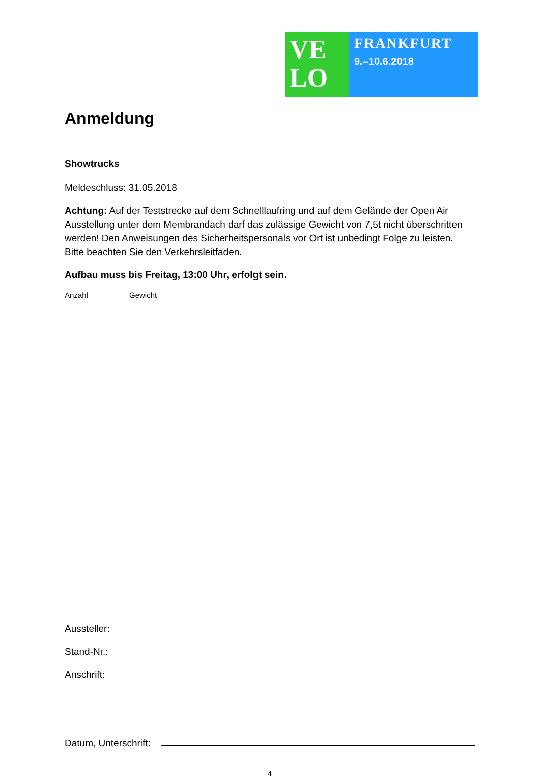VE
LO
FRANKFURT
9.–10.6.2018
Anmeldung
Showtrucks
Meldeschluss: 31.05.2018
Achtung: Auf der Teststrecke auf dem Schnelllaufring und auf dem Gelände der Open Air Ausstellung unter dem Membrandach darf das zulässige Gewicht von 7,5t nicht überschritten werden! Den Anweisungen des Sicherheitspersonals vor Ort ist unbedingt Folge zu leisten. Bitte beachten Sie den Verkehrsleitfaden.
Aufbau muss bis Freitag, 13:00 Uhr, erfolgt sein.
Anzahl Gewicht
____ ____________________
____ ____________________
____ ____________________
Aussteller:
Stand-Nr.:
Anschrift:
Datum, Unterschrift:
4